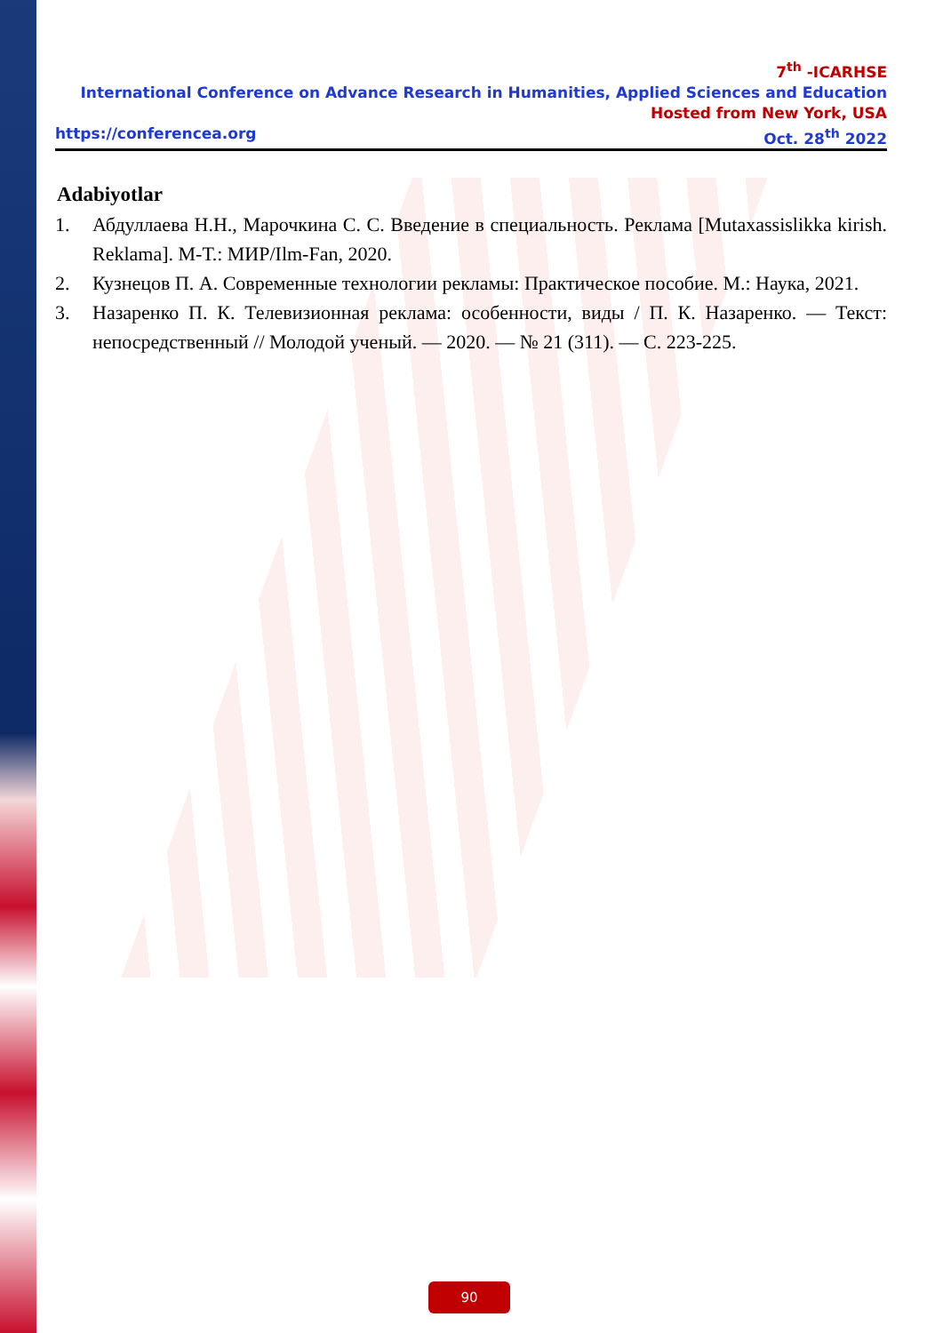7<sup>th</sup> -ICARHSE
International Conference on Advance Research in Humanities, Applied Sciences and Education
Hosted from New York, USA
https://conferencea.org Oct. 28<sup>th</sup> 2022
Adabiyotlar
1. Абдуллаева Н.Н., Марочкина С. С. Введение в специальность. Реклама [Mutaxassislikka kirish. Reklama]. М-Т.: МИР/Ilm-Fan, 2020.
2. Кузнецов П. А. Современные технологии рекламы: Практическое пособие. М.: Наука, 2021.
3. Назаренко П. К. Телевизионная реклама: особенности, виды / П. К. Назаренко. — Текст: непосредственный // Молодой ученый. — 2020. — № 21 (311). — С. 223-225.
90